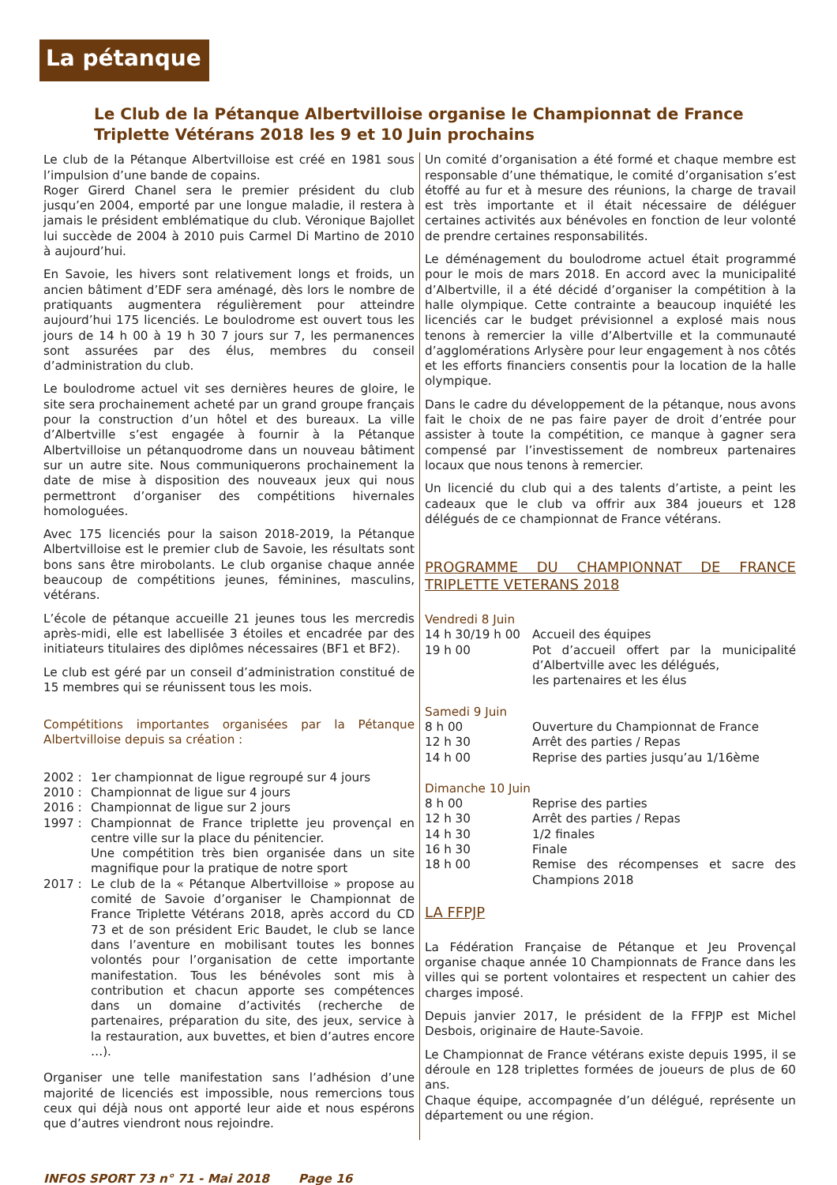La pétanque
Le Club de la Pétanque Albertvilloise organise le Championnat de France Triplette Vétérans 2018 les 9 et 10 Juin prochains
Le club de la Pétanque Albertvilloise est créé en 1981 sous l’impulsion d’une bande de copains.
Roger Girerd Chanel sera le premier président du club jusqu’en 2004, emporté par une longue maladie, il restera à jamais le président emblématique du club. Véronique Bajollet lui succède de 2004 à 2010 puis Carmel Di Martino de 2010 à aujourd’hui.
En Savoie, les hivers sont relativement longs et froids, un ancien bâtiment d’EDF sera aménagé, dès lors le nombre de pratiquants augmentera régulièrement pour atteindre aujourd’hui 175 licenciés. Le boulodrome est ouvert tous les jours de 14 h 00 à 19 h 30 7 jours sur 7, les permanences sont assurées par des élus, membres du conseil d’administration du club.
Le boulodrome actuel vit ses dernières heures de gloire, le site sera prochainement acheté par un grand groupe français pour la construction d’un hôtel et des bureaux. La ville d’Albertville s’est engagée à fournir à la Pétanque Albertvilloise un pétanquodrome dans un nouveau bâtiment sur un autre site. Nous communiquerons prochainement la date de mise à disposition des nouveaux jeux qui nous permettront d’organiser des compétitions hivernales homologuées.
Avec 175 licenciés pour la saison 2018-2019, la Pétanque Albertvilloise est le premier club de Savoie, les résultats sont bons sans être mirobolants. Le club organise chaque année beaucoup de compétitions jeunes, féminines, masculins, vétérans.
L’école de pétanque accueille 21 jeunes tous les mercredis après-midi, elle est labellisée 3 étoiles et encadrée par des initiateurs titulaires des diplômes nécessaires (BF1 et BF2).
Le club est géré par un conseil d’administration constitué de 15 membres qui se réunissent tous les mois.
Compétitions importantes organisées par la Pétanque Albertvilloise depuis sa création :
2002 : 1er championnat de ligue regroupé sur 4 jours
2010 : Championnat de ligue sur 4 jours
2016 : Championnat de ligue sur 2 jours
1997 : Championnat de France triplette jeu provençal en centre ville sur la place du pénitencier.
Une compétition très bien organisée dans un site magnifique pour la pratique de notre sport
2017 : Le club de la « Pétanque Albertvilloise » propose au comité de Savoie d’organiser le Championnat de France Triplette Vétérans 2018, après accord du CD 73 et de son président Eric Baudet, le club se lance dans l’aventure en mobilisant toutes les bonnes volontés pour l’organisation de cette importante manifestation. Tous les bénévoles sont mis à contribution et chacun apporte ses compétences dans un domaine d’activités (recherche de partenaires, préparation du site, des jeux, service à la restauration, aux buvettes, et bien d’autres encore …).
Organiser une telle manifestation sans l’adhésion d’une majorité de licenciés est impossible, nous remercions tous ceux qui déjà nous ont apporté leur aide et nous espérons que d’autres viendront nous rejoindre.
Un comité d’organisation a été formé et chaque membre est responsable d’une thématique, le comité d’organisation s’est étoffé au fur et à mesure des réunions, la charge de travail est très importante et il était nécessaire de déléguer certaines activités aux bénévoles en fonction de leur volonté de prendre certaines responsabilités.
Le déménagement du boulodrome actuel était programmé pour le mois de mars 2018. En accord avec la municipalité d’Albertville, il a été décidé d’organiser la compétition à la halle olympique. Cette contrainte a beaucoup inquiété les licenciés car le budget prévisionnel a explosé mais nous tenons à remercier la ville d’Albertville et la communauté d’agglomérations Arlysère pour leur engagement à nos côtés et les efforts financiers consentis pour la location de la halle olympique.
Dans le cadre du développement de la pétanque, nous avons fait le choix de ne pas faire payer de droit d’entrée pour assister à toute la compétition, ce manque à gagner sera compensé par l’investissement de nombreux partenaires locaux que nous tenons à remercier.
Un licencié du club qui a des talents d’artiste, a peint les cadeaux que le club va offrir aux 384 joueurs et 128 délégués de ce championnat de France vétérans.
PROGRAMME DU CHAMPIONNAT DE FRANCE TRIPLETTE VETERANS 2018
Vendredi 8 Juin
14 h 30/19 h 00 Accueil des équipes
19 h 00 Pot d’accueil offert par la municipalité d’Albertville avec les délégués,
les partenaires et les élus
Samedi 9 Juin
8 h 00 Ouverture du Championnat de France
12 h 30 Arrêt des parties / Repas
14 h 00 Reprise des parties jusqu’au 1/16ème
Dimanche 10 Juin
8 h 00 Reprise des parties
12 h 30 Arrêt des parties / Repas
14 h 30 1/2 finales
16 h 30 Finale
18 h 00 Remise des récompenses et sacre des Champions 2018
LA FFPJP
La Fédération Française de Pétanque et Jeu Provençal organise chaque année 10 Championnats de France dans les villes qui se portent volontaires et respectent un cahier des charges imposé.
Depuis janvier 2017, le président de la FFPJP est Michel Desbois, originaire de Haute-Savoie.
Le Championnat de France vétérans existe depuis 1995, il se déroule en 128 triplettes formées de joueurs de plus de 60 ans.
Chaque équipe, accompagnée d’un délégué, représente un département ou une région.
INFOS SPORT 73 n° 71 - Mai 2018 Page 16